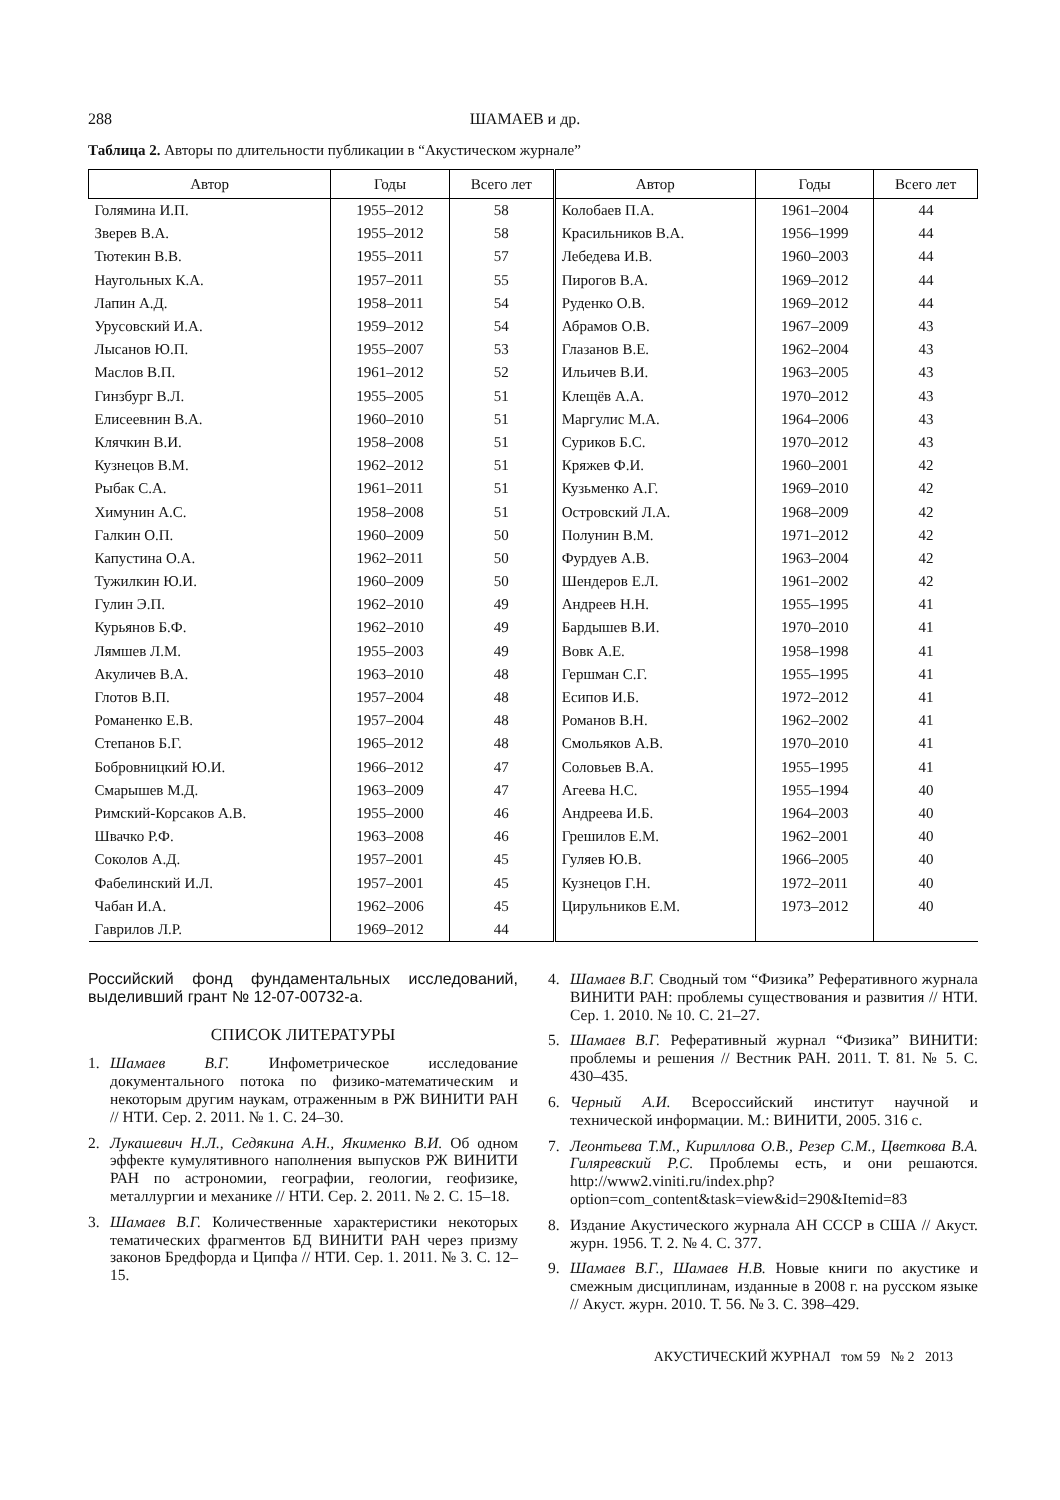288 ШАМАЕВ и др.
Таблица 2. Авторы по длительности публикации в “Акустическом журнале”
| Автор | Годы | Всего лет | Автор | Годы | Всего лет |
| --- | --- | --- | --- | --- | --- |
| Голямина И.П. | 1955–2012 | 58 | Колобаев П.А. | 1961–2004 | 44 |
| Зверев В.А. | 1955–2012 | 58 | Красильников В.А. | 1956–1999 | 44 |
| Тютекин В.В. | 1955–2011 | 57 | Лебедева И.В. | 1960–2003 | 44 |
| Наугольных К.А. | 1957–2011 | 55 | Пирогов В.А. | 1969–2012 | 44 |
| Лапин А.Д. | 1958–2011 | 54 | Руденко О.В. | 1969–2012 | 44 |
| Урусовский И.А. | 1959–2012 | 54 | Абрамов О.В. | 1967–2009 | 43 |
| Лысанов Ю.П. | 1955–2007 | 53 | Глазанов В.Е. | 1962–2004 | 43 |
| Маслов В.П. | 1961–2012 | 52 | Ильичев В.И. | 1963–2005 | 43 |
| Гинзбург В.Л. | 1955–2005 | 51 | Клещёв А.А. | 1970–2012 | 43 |
| Елисеевнин В.А. | 1960–2010 | 51 | Маргулис М.А. | 1964–2006 | 43 |
| Клячкин В.И. | 1958–2008 | 51 | Суриков Б.С. | 1970–2012 | 43 |
| Кузнецов В.М. | 1962–2012 | 51 | Кряжев Ф.И. | 1960–2001 | 42 |
| Рыбак С.А. | 1961–2011 | 51 | Кузьменко А.Г. | 1969–2010 | 42 |
| Химунин А.С. | 1958–2008 | 51 | Островский Л.А. | 1968–2009 | 42 |
| Галкин О.П. | 1960–2009 | 50 | Полунин В.М. | 1971–2012 | 42 |
| Капустина О.А. | 1962–2011 | 50 | Фурдуев А.В. | 1963–2004 | 42 |
| Тужилкин Ю.И. | 1960–2009 | 50 | Шендеров Е.Л. | 1961–2002 | 42 |
| Гулин Э.П. | 1962–2010 | 49 | Андреев Н.Н. | 1955–1995 | 41 |
| Курьянов Б.Ф. | 1962–2010 | 49 | Бардышев В.И. | 1970–2010 | 41 |
| Лямшев Л.М. | 1955–2003 | 49 | Вовк А.Е. | 1958–1998 | 41 |
| Акуличев В.А. | 1963–2010 | 48 | Гершман С.Г. | 1955–1995 | 41 |
| Глотов В.П. | 1957–2004 | 48 | Есипов И.Б. | 1972–2012 | 41 |
| Романенко Е.В. | 1957–2004 | 48 | Романов В.Н. | 1962–2002 | 41 |
| Степанов Б.Г. | 1965–2012 | 48 | Смольяков А.В. | 1970–2010 | 41 |
| Бобровницкий Ю.И. | 1966–2012 | 47 | Соловьев В.А. | 1955–1995 | 41 |
| Смарышев М.Д. | 1963–2009 | 47 | Агеева Н.С. | 1955–1994 | 40 |
| Римский-Корсаков А.В. | 1955–2000 | 46 | Андреева И.Б. | 1964–2003 | 40 |
| Швачко Р.Ф. | 1963–2008 | 46 | Грешилов Е.М. | 1962–2001 | 40 |
| Соколов А.Д. | 1957–2001 | 45 | Гуляев Ю.В. | 1966–2005 | 40 |
| Фабелинский И.Л. | 1957–2001 | 45 | Кузнецов Г.Н. | 1972–2011 | 40 |
| Чабан И.А. | 1962–2006 | 45 | Цирульников Е.М. | 1973–2012 | 40 |
| Гаврилов Л.Р. | 1969–2012 | 44 | | | |
Российский фонд фундаментальных исследований, выделивший грант № 12-07-00732-а.
СПИСОК ЛИТЕРАТУРЫ
1. Шамаев В.Г. Инфометрическое исследование документального потока по физико-математическим и некоторым другим наукам, отраженным в РЖ ВИНИТИ РАН // НТИ. Сер. 2. 2011. № 1. С. 24–30.
2. Лукашевич Н.Л., Седякина А.Н., Якименко В.И. Об одном эффекте кумулятивного наполнения выпусков РЖ ВИНИТИ РАН по астрономии, географии, геологии, геофизике, металлургии и механике // НТИ. Сер. 2. 2011. № 2. С. 15–18.
3. Шамаев В.Г. Количественные характеристики некоторых тематических фрагментов БД ВИНИТИ РАН через призму законов Бредфорда и Ципфа // НТИ. Сер. 1. 2011. № 3. С. 12–15.
4. Шамаев В.Г. Сводный том “Физика” Реферативного журнала ВИНИТИ РАН: проблемы существования и развития // НТИ. Сер. 1. 2010. № 10. С. 21–27.
5. Шамаев В.Г. Реферативный журнал “Физика” ВИНИТИ: проблемы и решения // Вестник РАН. 2011. Т. 81. № 5. С. 430–435.
6. Черный А.И. Всероссийский институт научной и технической информации. М.: ВИНИТИ, 2005. 316 с.
7. Леонтьева Т.М., Кириллова О.В., Резер С.М., Цветкова В.А. Гиляревский Р.С. Проблемы есть, и они решаются. http://www2.viniti.ru/index.php?option=com_content&task=view&id=290&Itemid=83
8. Издание Акустического журнала АН СССР в США // Акуст. журн. 1956. Т. 2. № 4. С. 377.
9. Шамаев В.Г., Шамаев Н.В. Новые книги по акустике и смежным дисциплинам, изданные в 2008 г. на русском языке // Акуст. журн. 2010. Т. 56. № 3. С. 398–429.
АКУСТИЧЕСКИЙ ЖУРНАЛ том 59 № 2 2013